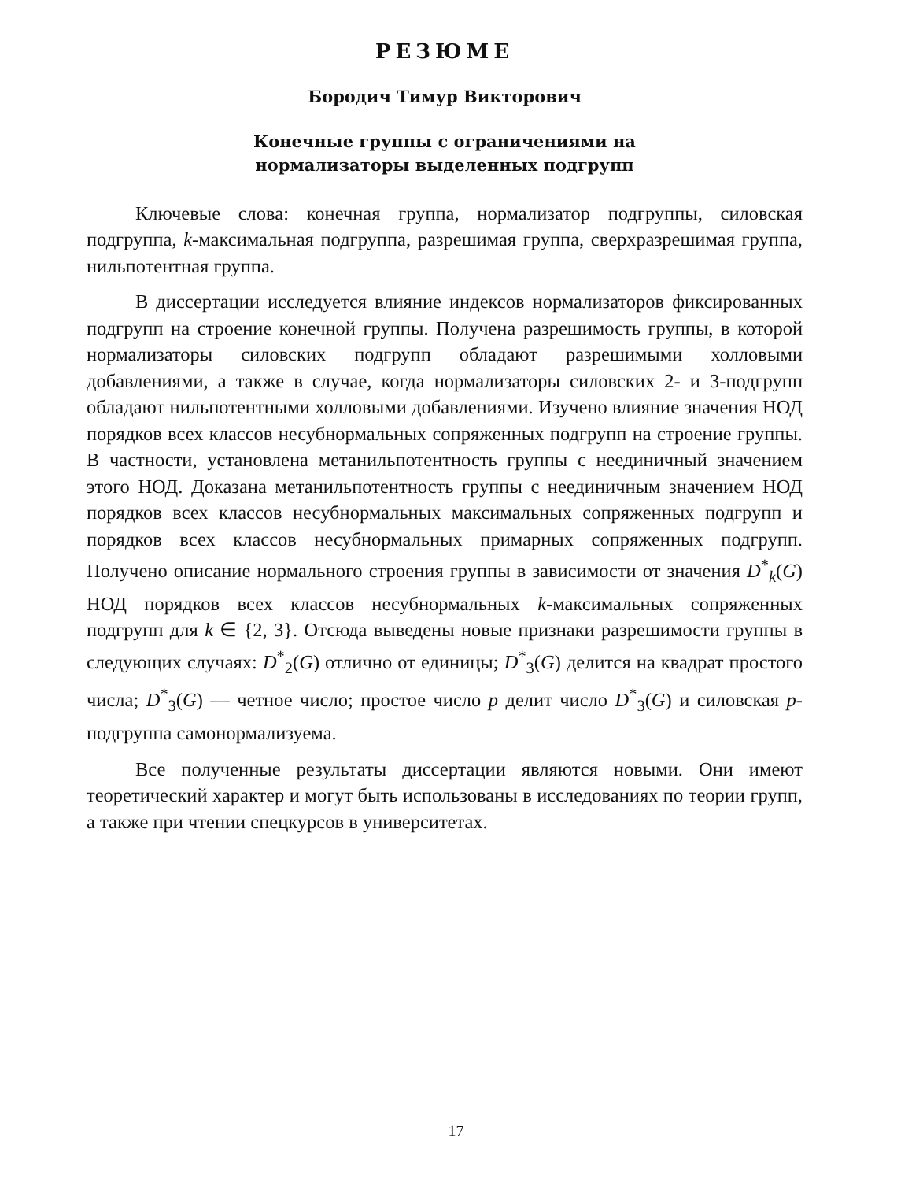РЕЗЮМЕ
Бородич Тимур Викторович
Конечные группы с ограничениями на
нормализаторы выделенных подгрупп
Ключевые слова: конечная группа, нормализатор подгруппы, силовская подгруппа, k-максимальная подгруппа, разрешимая группа, сверхразрешимая группа, нильпотентная группа.
В диссертации исследуется влияние индексов нормализаторов фиксированных подгрупп на строение конечной группы. Получена разрешимость группы, в которой нормализаторы силовских подгрупп обладают разрешимыми холловыми добавлениями, а также в случае, когда нормализаторы силовских 2- и 3-подгрупп обладают нильпотентными холловыми добавлениями. Изучено влияние значения НОД порядков всех классов несубнормальных сопряженных подгрупп на строение группы. В частности, установлена метанильпотентность группы с неединичный значением этого НОД. Доказана метанильпотентность группы с неединичным значением НОД порядков всех классов несубнормальных максимальных сопряженных подгрупп и порядков всех классов несубнормальных примарных сопряженных подгрупп. Получено описание нормального строения группы в зависимости от значения D<sup>*</sup><sub>k</sub>(G) НОД порядков всех классов несубнормальных k-максимальных сопряженных подгрупп для k ∈ {2, 3}. Отсюда выведены новые признаки разрешимости группы в следующих случаях: D<sup>*</sup><sub>2</sub>(G) отлично от единицы; D<sup>*</sup><sub>3</sub>(G) делится на квадрат простого числа; D<sup>*</sup><sub>3</sub>(G) — четное число; простое число p делит число D<sup>*</sup><sub>3</sub>(G) и силовская p-подгруппа самонормализуема.
Все полученные результаты диссертации являются новыми. Они имеют теоретический характер и могут быть использованы в исследованиях по теории групп, а также при чтении спецкурсов в университетах.
17